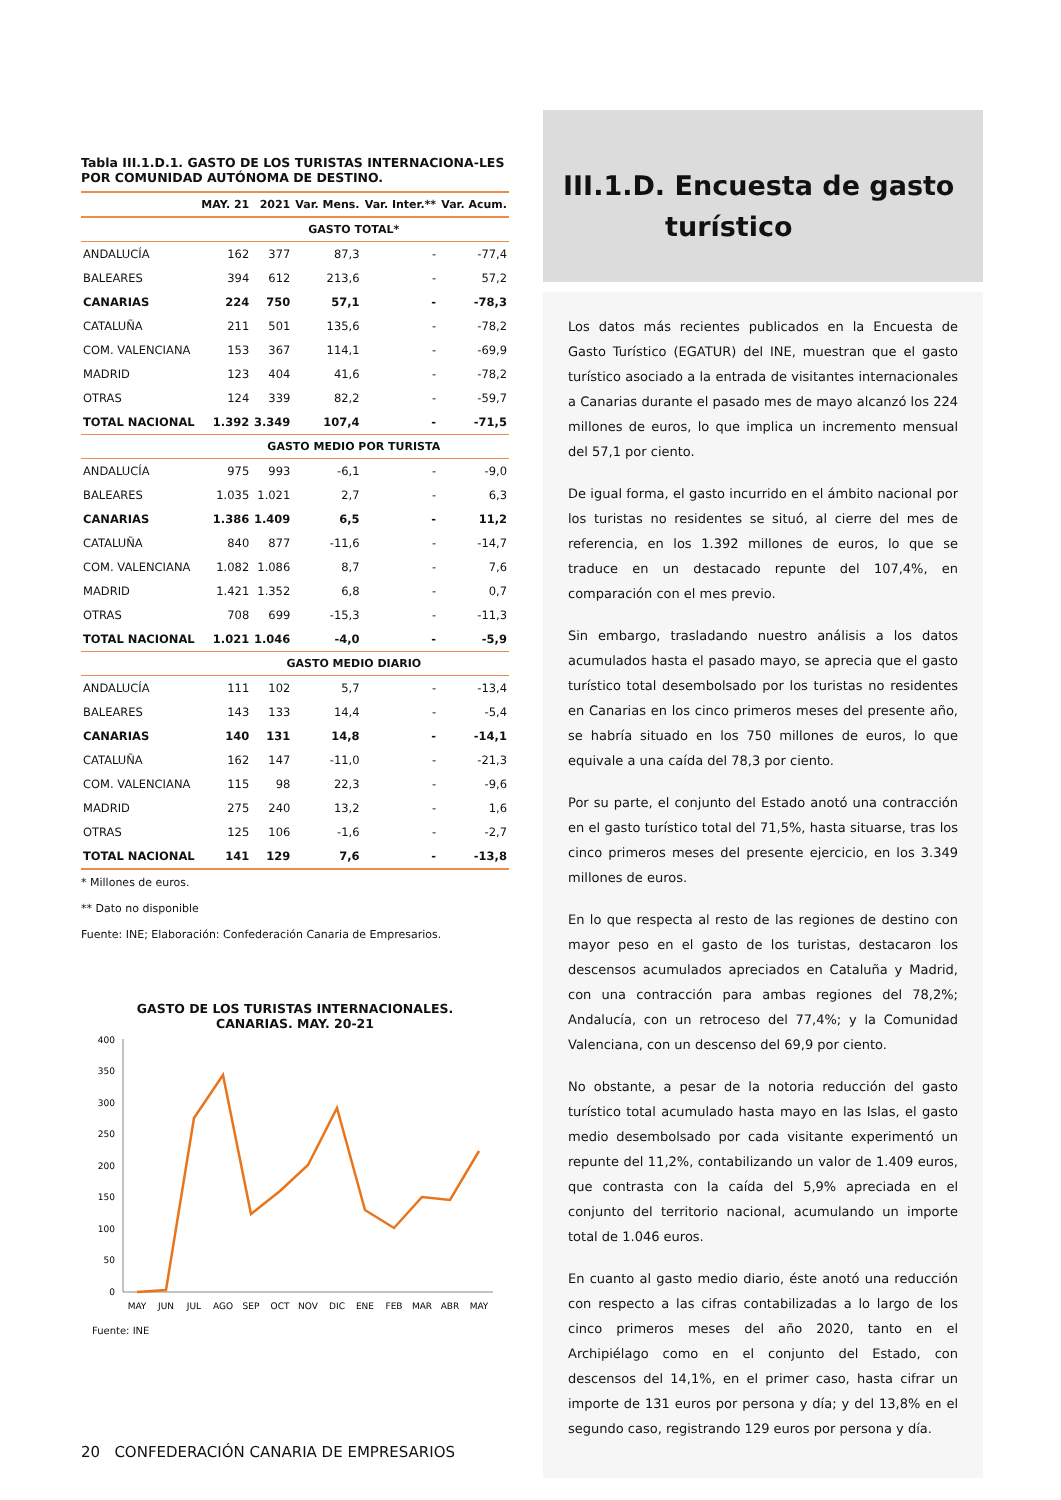Tabla III.1.D.1. GASTO DE LOS TURISTAS INTERNACIONA-LES POR COMUNIDAD AUTÓNOMA DE DESTINO.
| | MAY. 21 | 2021 | Var. Mens. | Var. Inter.** | Var. Acum. |
| --- | --- | --- | --- | --- | --- |
| | GASTO TOTAL* | | | | |
| ANDALUCÍA | 162 | 377 | 87,3 | - | -77,4 |
| BALEARES | 394 | 612 | 213,6 | - | 57,2 |
| CANARIAS | 224 | 750 | 57,1 | - | -78,3 |
| CATALUÑA | 211 | 501 | 135,6 | - | -78,2 |
| COM. VALENCIANA | 153 | 367 | 114,1 | - | -69,9 |
| MADRID | 123 | 404 | 41,6 | - | -78,2 |
| OTRAS | 124 | 339 | 82,2 | - | -59,7 |
| TOTAL NACIONAL | 1.392 | 3.349 | 107,4 | - | -71,5 |
| | GASTO MEDIO POR TURISTA | | | | |
| ANDALUCÍA | 975 | 993 | -6,1 | - | -9,0 |
| BALEARES | 1.035 | 1.021 | 2,7 | - | 6,3 |
| CANARIAS | 1.386 | 1.409 | 6,5 | - | 11,2 |
| CATALUÑA | 840 | 877 | -11,6 | - | -14,7 |
| COM. VALENCIANA | 1.082 | 1.086 | 8,7 | - | 7,6 |
| MADRID | 1.421 | 1.352 | 6,8 | - | 0,7 |
| OTRAS | 708 | 699 | -15,3 | - | -11,3 |
| TOTAL NACIONAL | 1.021 | 1.046 | -4,0 | - | -5,9 |
| | GASTO MEDIO DIARIO | | | | |
| ANDALUCÍA | 111 | 102 | 5,7 | - | -13,4 |
| BALEARES | 143 | 133 | 14,4 | - | -5,4 |
| CANARIAS | 140 | 131 | 14,8 | - | -14,1 |
| CATALUÑA | 162 | 147 | -11,0 | - | -21,3 |
| COM. VALENCIANA | 115 | 98 | 22,3 | - | -9,6 |
| MADRID | 275 | 240 | 13,2 | - | 1,6 |
| OTRAS | 125 | 106 | -1,6 | - | -2,7 |
| TOTAL NACIONAL | 141 | 129 | 7,6 | - | -13,8 |
* Millones de euros.
** Dato no disponible
Fuente: INE; Elaboración: Confederación Canaria de Empresarios.
GASTO DE LOS TURISTAS INTERNACIONALES.
CANARIAS. MAY. 20-21
400
350
300
250
200
150
100
50
0
MAY
JUN
JUL
AGO
SEP
OCT
NOV
DIC
ENE
FEB
MAR
ABR
MAY
Fuente: INE
III.1.D. Encuesta de gasto
turístico
Los datos más recientes publicados en la Encuesta de Gasto Turístico (EGATUR) del INE, muestran que el gasto turístico asociado a la entrada de visitantes internacionales a Canarias durante el pasado mes de mayo alcanzó los 224 millones de euros, lo que implica un incremento mensual del 57,1 por ciento.
De igual forma, el gasto incurrido en el ámbito nacional por los turistas no residentes se situó, al cierre del mes de referencia, en los 1.392 millones de euros, lo que se traduce en un destacado repunte del 107,4%, en comparación con el mes previo.
Sin embargo, trasladando nuestro análisis a los datos acumulados hasta el pasado mayo, se aprecia que el gasto turístico total desembolsado por los turistas no residentes en Canarias en los cinco primeros meses del presente año, se habría situado en los 750 millones de euros, lo que equivale a una caída del 78,3 por ciento.
Por su parte, el conjunto del Estado anotó una contracción en el gasto turístico total del 71,5%, hasta situarse, tras los cinco primeros meses del presente ejercicio, en los 3.349 millones de euros.
En lo que respecta al resto de las regiones de destino con mayor peso en el gasto de los turistas, destacaron los descensos acumulados apreciados en Cataluña y Madrid, con una contracción para ambas regiones del 78,2%; Andalucía, con un retroceso del 77,4%; y la Comunidad Valenciana, con un descenso del 69,9 por ciento.
No obstante, a pesar de la notoria reducción del gasto turístico total acumulado hasta mayo en las Islas, el gasto medio desembolsado por cada visitante experimentó un repunte del 11,2%, contabilizando un valor de 1.409 euros, que contrasta con la caída del 5,9% apreciada en el conjunto del territorio nacional, acumulando un importe total de 1.046 euros.
En cuanto al gasto medio diario, éste anotó una reducción con respecto a las cifras contabilizadas a lo largo de los cinco primeros meses del año 2020, tanto en el Archipiélago como en el conjunto del Estado, con descensos del 14,1%, en el primer caso, hasta cifrar un importe de 131 euros por persona y día; y del 13,8% en el segundo caso, registrando 129 euros por persona y día.
20 CONFEDERACIÓN CANARIA DE EMPRESARIOS